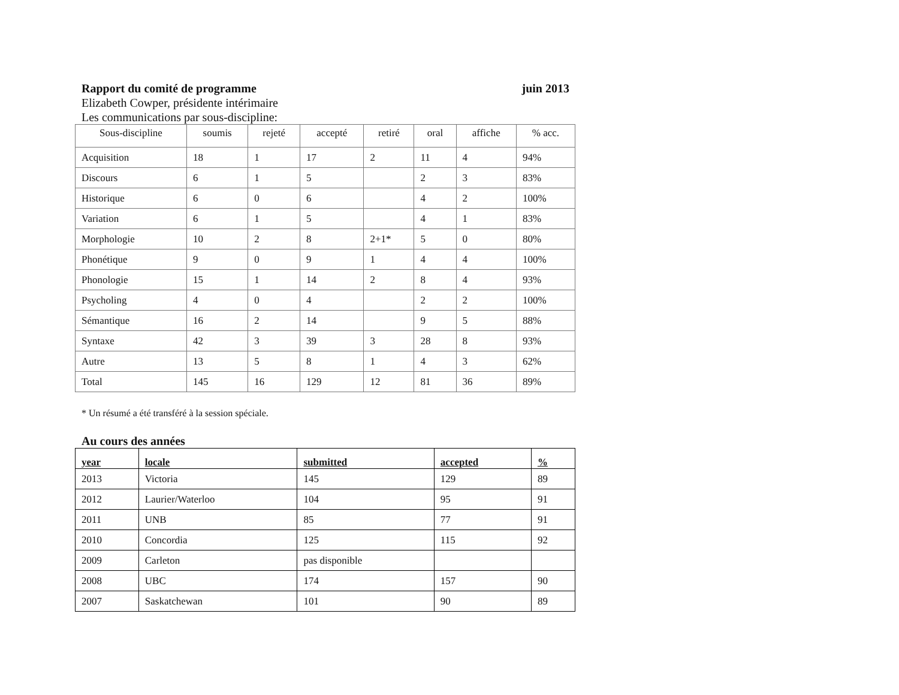Rapport du comité de programme juin 2013
Elizabeth Cowper, présidente intérimaire
Les communications par sous-discipline:
| Sous-discipline | soumis | rejeté | accepté | retiré | oral | affiche | % acc. |
| --- | --- | --- | --- | --- | --- | --- | --- |
| Acquisition | 18 | 1 | 17 | 2 | 11 | 4 | 94% |
| Discours | 6 | 1 | 5 | | 2 | 3 | 83% |
| Historique | 6 | 0 | 6 | | 4 | 2 | 100% |
| Variation | 6 | 1 | 5 | | 4 | 1 | 83% |
| Morphologie | 10 | 2 | 8 | 2+1* | 5 | 0 | 80% |
| Phonétique | 9 | 0 | 9 | 1 | 4 | 4 | 100% |
| Phonologie | 15 | 1 | 14 | 2 | 8 | 4 | 93% |
| Psycholing | 4 | 0 | 4 | | 2 | 2 | 100% |
| Sémantique | 16 | 2 | 14 | | 9 | 5 | 88% |
| Syntaxe | 42 | 3 | 39 | 3 | 28 | 8 | 93% |
| Autre | 13 | 5 | 8 | 1 | 4 | 3 | 62% |
| Total | 145 | 16 | 129 | 12 | 81 | 36 | 89% |
* Un résumé a été transféré à la session spéciale.
Au cours des années
| year | locale | submitted | accepted | % |
| --- | --- | --- | --- | --- |
| 2013 | Victoria | 145 | 129 | 89 |
| 2012 | Laurier/Waterloo | 104 | 95 | 91 |
| 2011 | UNB | 85 | 77 | 91 |
| 2010 | Concordia | 125 | 115 | 92 |
| 2009 | Carleton | pas disponible | | |
| 2008 | UBC | 174 | 157 | 90 |
| 2007 | Saskatchewan | 101 | 90 | 89 |